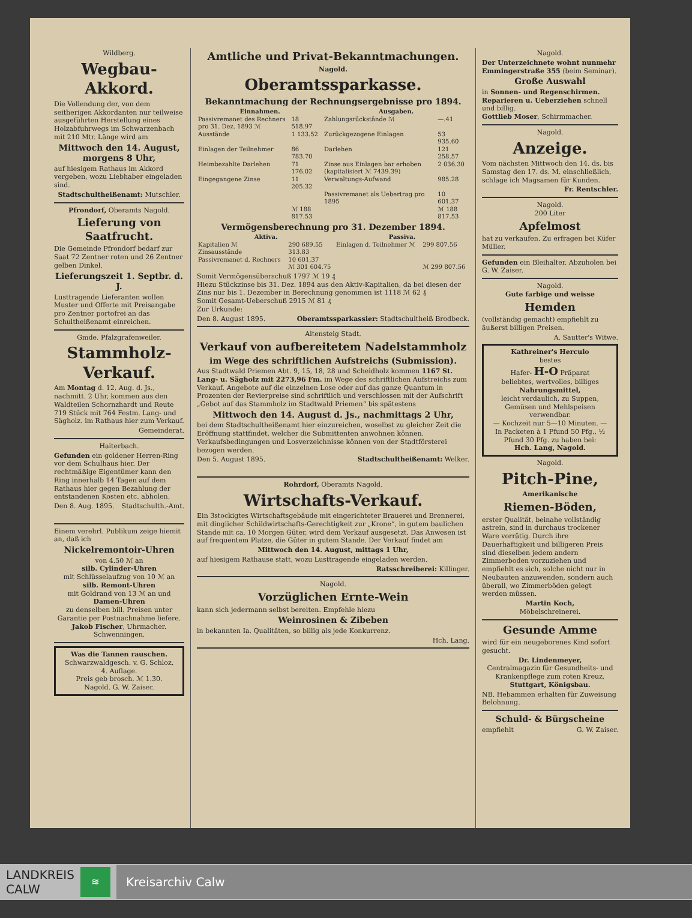Wildberg.
Wegbau-Akkord.
Die Vollendung der, von dem seitherigen Akkordanten nur teilweise ausgeführten Herstellung eines Holzabfuhrwegs im Schwarzenbach mit 210 Mtr. Länge wird am
Mittwoch den 14. August, morgens 8 Uhr,
auf hiesigem Rathaus im Akkord vergeben, wozu Liebhaber eingeladen sind.
Stadtschultheißenamt: Mutschler.
Pfrondorf, Oberamts Nagold.
Lieferung von Saatfrucht.
Die Gemeinde Pfrondorf bedarf zur Saat 72 Zentner roten und 26 Zentner gelben Dinkel.
Lieferungszeit 1. Septbr. d. J.
Lusttragende Lieferanten wollen Muster und Offerte mit Preisangabe pro Zentner portofrei an das Schultheißenamt einreichen.
Gmde. Pfalzgrafenweiler.
Stammholz-Verkauf.
Am Montag d. 12. Aug. d. Js., nachmitt. 2 Uhr, kommen aus den Waldteilen Schornzhardt und Reute 719 Stück mit 764 Festm. Lang- und Sägholz. im Rathaus hier zum Verkauf.
Gemeinderat.
Haiterbach.
Gefunden ein goldener Herren-Ring vor dem Schulhaus hier. Der rechtmäßige Eigentümer kann den Ring innerhalb 14 Tagen auf dem Rathaus hier gegen Bezahlung der entstandenen Kosten etc. abholen.
Den 8. Aug. 1895. Stadtschulth.-Amt.
Einem verehrl. Publikum zeige hiemit an, daß ich
Nickelremontoir-Uhren
von 4.50 ℳ an
silb. Cylinder-Uhren
mit Schlüsselaufzug von 10 ℳ an
silb. Remont-Uhren
mit Goldrand von 13 ℳ an und
Damen-Uhren
zu denselben bill. Preisen unter Garantie per Postnachnahme liefere.
Jakob Fischer, Uhrmacher. Schwenningen.
Was die Tannen rauschen.
Schwarzwaldgesch. v. G. Schloz.
4. Auflage.
Preis geb brosch. ℳ 1.30.
Nagold. G. W. Zaiser.
Amtliche und Privat-Bekanntmachungen.
Nagold.
Oberamtssparkasse.
Bekanntmachung der Rechnungsergebnisse pro 1894.
| Einnahmen. | | Ausgaben. | |
| --- | --- | --- | --- |
| Passivremanet des Rechners pro 31. Dez. 1893 ℳ | 18 518.97 | Zahlungsrückstände ℳ | —.41 |
| Ausstände | 1 133.52 | Zurückgezogene Einlagen | 53 935.60 |
| Einlagen der Teilnehmer | 86 783.70 | Darlehen | 121 258.57 |
| Heimbezahlte Darlehen | 71 176.02 | Zinse aus Einlagen bar erhoben (kapitalisiert ℳ 7439.39) | 2 036.30 |
| Eingegangene Zinse | 11 205.32 | Verwaltungs-Aufwand | 985.28 |
| | | Passivremanet als Uebertrag pro 1895 | 10 601.37 |
| | ℳ 188 817.53 | | ℳ 188 817.53 |
Vermögensberechnung pro 31. Dezember 1894.
| Aktiva. | | Passiva. | |
| --- | --- | --- | --- |
| Kapitalien ℳ | 290 689.55 | Einlagen d. Teilnehmer ℳ | 299 807.56 |
| Zinsausstände | 313.83 | | |
| Passivremanet d. Rechners | 10 601.37 | | |
| | ℳ 301 604.75 | | ℳ 299 807.56 |
Somit Vermögensüberschuß 1797 ℳ 19 ₰
Hiezu Stückzinse bis 31. Dez. 1894 aus den Aktiv-Kapitalien, da bei diesen der Zins nur bis 1. Dezember in Berechnung genommen ist 1118 ℳ 62 ₰
Somit Gesamt-Ueberschuß 2915 ℳ 81 ₰
Zur Urkunde:
Den 8. August 1895. Oberamtssparkassier: Stadtschultheiß Brodbeck.
Altensteig Stadt.
Verkauf von aufbereitetem Nadelstammholz
im Wege des schriftlichen Aufstreichs (Submission).
Aus Stadtwald Priemen Abt. 9, 15, 18, 28 und Scheidholz kommen 1167 St. Lang- u. Sägholz mit 2273,96 Fm. im Wege des schriftlichen Aufstreichs zum Verkauf. Angebote auf die einzelnen Lose oder auf das ganze Quantum in Prozenten der Revierpreise sind schriftlich und verschlossen mit der Aufschrift „Gebot auf das Stammholz im Stadtwald Priemen“ bis spätestens
Mittwoch den 14. August d. Js., nachmittags 2 Uhr,
bei dem Stadtschultheißenamt hier einzureichen, woselbst zu gleicher Zeit die Eröffnung stattfindet, welcher die Submittenten anwohnen können. Verkaufsbedingungen und Losverzeichnisse können von der Stadtförsterei bezogen werden.
Den 5. August 1895. Stadtschultheißenamt: Welker.
Rohrdorf, Oberamts Nagold.
Wirtschafts-Verkauf.
Ein 3stockigtes Wirtschaftsgebäude mit eingerichteter Brauerei und Brennerei, mit dinglicher Schildwirtschafts-Gerechtigkeit zur „Krone“, in gutem baulichen Stande mit ca. 10 Morgen Güter, wird dem Verkauf ausgesetzt. Das Anwesen ist auf frequentem Platze, die Güter in gutem Stande. Der Verkauf findet am
Mittwoch den 14. August, mittags 1 Uhr,
auf hiesigem Rathause statt, wozu Lusttragende eingeladen werden.
Ratsschreiberei: Killinger.
Nagold.
Vorzüglichen Ernte-Wein
kann sich jedermann selbst bereiten. Empfehle hiezu
Weinrosinen & Zibeben
in bekannten Ia. Qualitäten, so billig als jede Konkurrenz.
Hch. Lang.
Nagold.
Der Unterzeichnete wohnt nunmehr Emmingerstraße 355 (beim Seminar).
Große Auswahl
in Sonnen- und Regenschirmen.
Reparieren u. Ueberziehen schnell und billig.
Gottlieb Moser, Schirmmacher.
Nagold.
Anzeige.
Vom nächsten Mittwoch den 14. ds. bis Samstag den 17. ds. M. einschließlich, schlage ich Magsamen für Kunden.
Fr. Rentschler.
Nagold.
200 Liter
Apfelmost
hat zu verkaufen. Zu erfragen bei Küfer Müller.
Gefunden ein Bleihalter. Abzuholen bei G. W. Zaiser.
Nagold.
Gute farbige und weisse
Hemden
(vollständig gemacht) empfiehlt zu äußerst billigen Preisen.
A. Sautter's Witwe.
Kathreiner's Herculo
bestes
Hafer- H-O Präparat
beliebtes, wertvolles, billiges
Nahrungsmittel,
leicht verdaulich, zu Suppen, Gemüsen und Mehlspeisen verwendbar.
— Kochzeit nur 5—10 Minuten. —
In Packeten à 1 Pfund 50 Pfg., ½ Pfund 30 Pfg. zu haben bei:
Hch. Lang, Nagold.
Nagold.
Pitch-Pine,
Amerikanische
Riemen-Böden,
erster Qualität, beinahe vollständig astrein, sind in durchaus trockener Ware vorrätig. Durch ihre Dauerhaftigkeit und billigeren Preis sind dieselben jedem andern Zimmerboden vorzuziehen und empfiehlt es sich, solche nicht nur in Neubauten anzuwenden, sondern auch überall, wo Zimmerböden gelegt werden müssen.
Martin Koch,
Möbelschreinerei.
Gesunde Amme
wird für ein neugeborenes Kind sofort gesucht.
Dr. Lindenmeyer,
Centralmagazin für Gesundheits- und Krankenpflege zum roten Kreuz, Stuttgart, Königsbau.
NB. Hebammen erhalten für Zuweisung Belohnung.
Schuld- & Bürgscheine
empfiehlt G. W. Zaiser.
LANDKREIS
CALW ≋ Kreisarchiv Calw